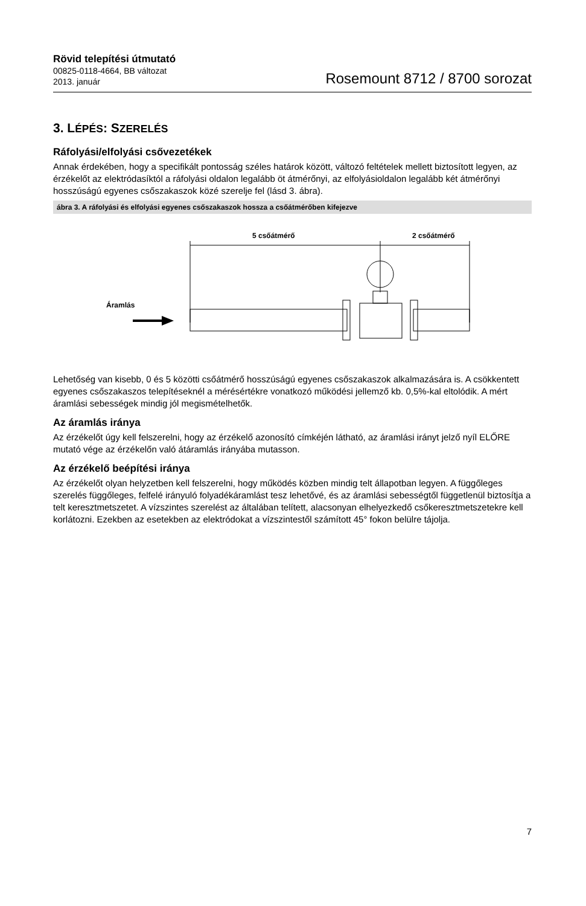Rövid telepítési útmutató
00825-0118-4664, BB változat
2013. január
Rosemount 8712 / 8700 sorozat
3. LÉPÉS: SZERELÉS
Ráfolyási/elfolyási csővezetékek
Annak érdekében, hogy a specifikált pontosság széles határok között, változó feltételek mellett biztosított legyen, az érzékelőt az elektródasíktól a ráfolyási oldalon legalább öt átmérőnyi, az elfolyásioldalon legalább két átmérőnyi hosszúságú egyenes csőszakaszok közé szerelje fel (lásd 3. ábra).
ábra 3. A ráfolyási és elfolyási egyenes csőszakaszok hossza a csőátmérőben kifejezve
5 csőátmérő
2 csőátmérő
Áramlás
Lehetőség van kisebb, 0 és 5 közötti csőátmérő hosszúságú egyenes csőszakaszok alkalmazására is. A csökkentett egyenes csőszakaszos telepítéseknél a mérésértékre vonatkozó működési jellemző kb. 0,5%-kal eltolódik. A mért áramlási sebességek mindig jól megismételhetők.
Az áramlás iránya
Az érzékelőt úgy kell felszerelni, hogy az érzékelő azonosító címkéjén látható, az áramlási irányt jelző nyíl ELŐRE mutató vége az érzékelőn való átáramlás irányába mutasson.
Az érzékelő beépítési iránya
Az érzékelőt olyan helyzetben kell felszerelni, hogy működés közben mindig telt állapotban legyen. A függőleges szerelés függőleges, felfelé irányuló folyadékáramlást tesz lehetővé, és az áramlási sebességtől függetlenül biztosítja a telt keresztmetszetet. A vízszintes szerelést az általában telített, alacsonyan elhelyezkedő csőkeresztmetszetekre kell korlátozni. Ezekben az esetekben az elektródokat a vízszintestől számított 45° fokon belülre tájolja.
7